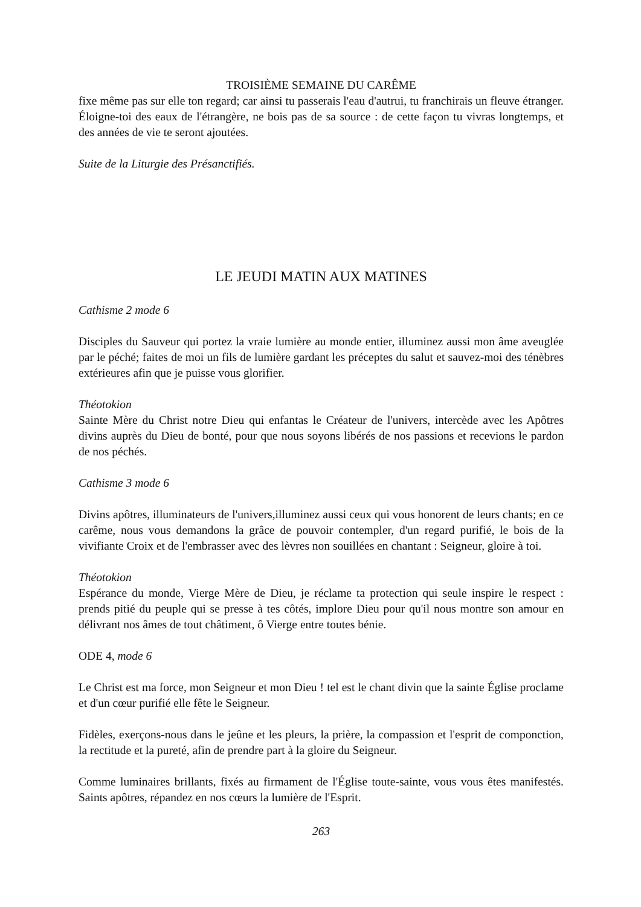TROISIÈME SEMAINE DU CARÊME
fixe même pas sur elle ton regard; car ainsi tu passerais l'eau d'autrui, tu franchirais un fleuve étranger. Éloigne-toi des eaux de l'étrangère, ne bois pas de sa source : de cette façon tu vivras longtemps, et des années de vie te seront ajoutées.
Suite de la Liturgie des Présanctifiés.
LE JEUDI MATIN AUX MATINES
Cathisme 2 mode 6
Disciples du Sauveur qui portez la vraie lumière au monde entier, illuminez aussi mon âme aveuglée par le péché; faites de moi un fils de lumière gardant les préceptes du salut et sauvez-moi des ténèbres extérieures afin que je puisse vous glorifier.
Théotokion
Sainte Mère du Christ notre Dieu qui enfantas le Créateur de l'univers, intercède avec les Apôtres divins auprès du Dieu de bonté, pour que nous soyons libérés de nos passions et recevions le pardon de nos péchés.
Cathisme 3 mode 6
Divins apôtres, illuminateurs de l'univers,illuminez aussi ceux qui vous honorent de leurs chants; en ce carême, nous vous demandons la grâce de pouvoir contempler, d'un regard purifié, le bois de la vivifiante Croix et de l'embrasser avec des lèvres non souillées en chantant : Seigneur, gloire à toi.
Théotokion
Espérance du monde, Vierge Mère de Dieu, je réclame ta protection qui seule inspire le respect : prends pitié du peuple qui se presse à tes côtés, implore Dieu pour qu'il nous montre son amour en délivrant nos âmes de tout châtiment, ô Vierge entre toutes bénie.
ODE 4, mode 6
Le Christ est ma force, mon Seigneur et mon Dieu ! tel est le chant divin que la sainte Église proclame et d'un cœur purifié elle fête le Seigneur.
Fidèles, exerçons-nous dans le jeûne et les pleurs, la prière, la compassion et l'esprit de componction, la rectitude et la pureté, afin de prendre part à la gloire du Seigneur.
Comme luminaires brillants, fixés au firmament de l'Église toute-sainte, vous vous êtes manifestés. Saints apôtres, répandez en nos cœurs la lumière de l'Esprit.
263